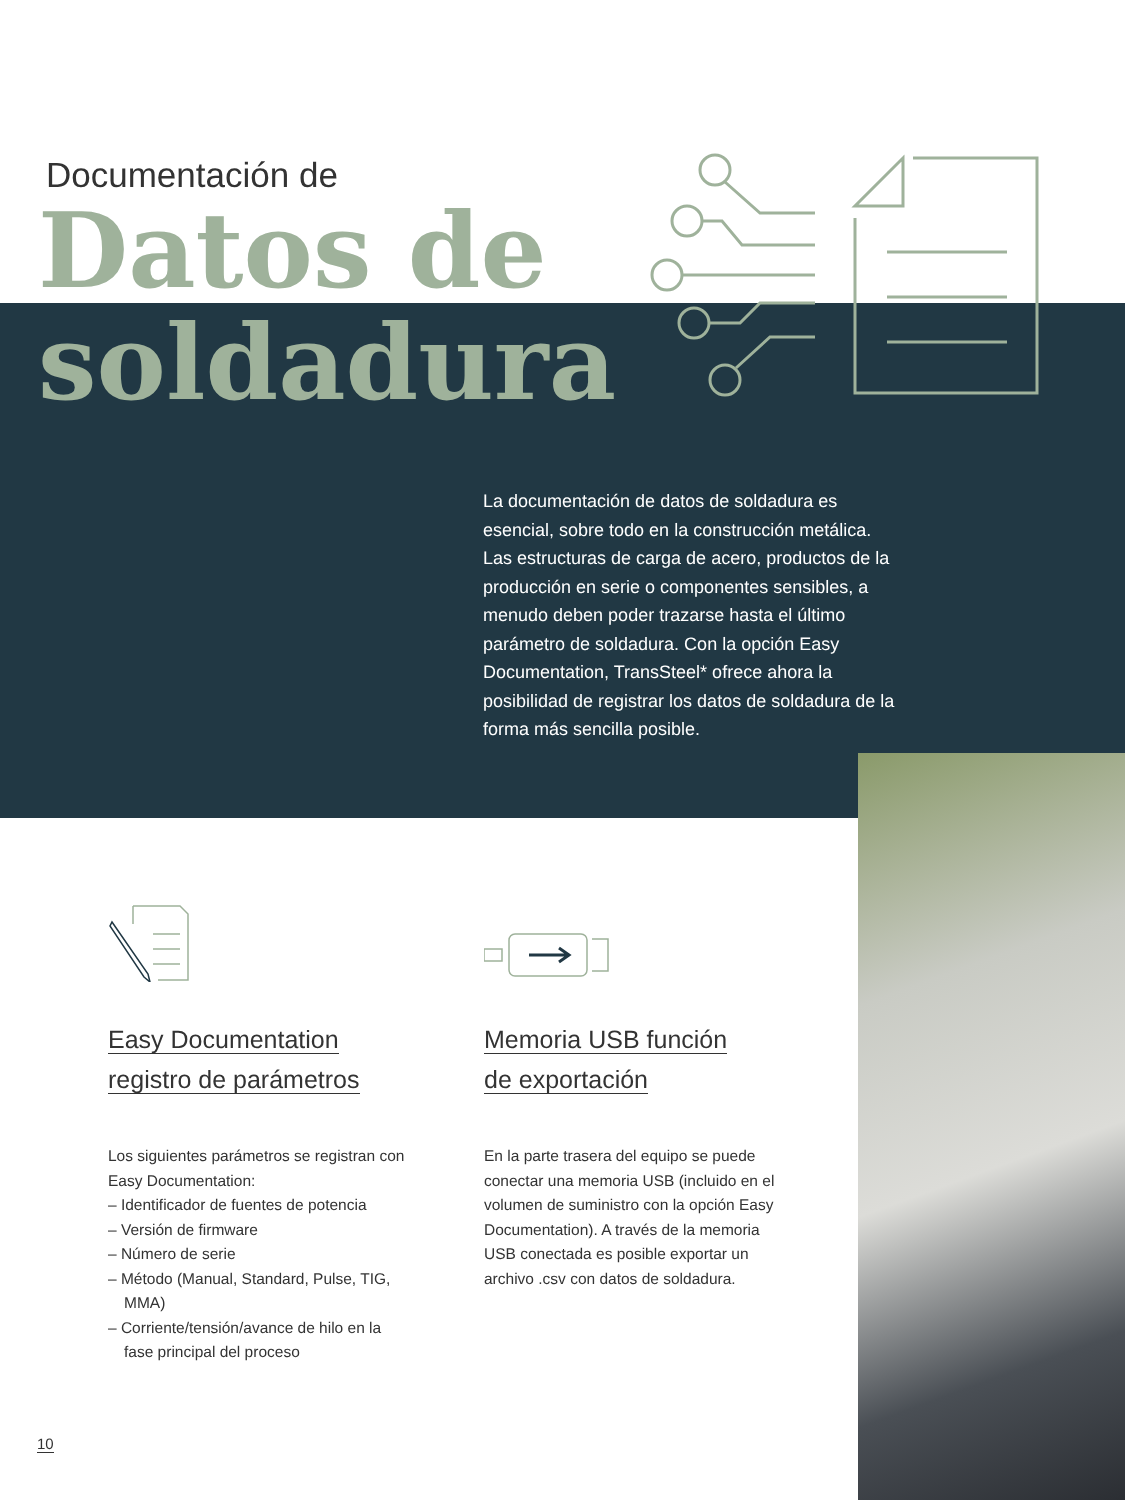Documentación de
Datos de
soldadura
La documentación de datos de soldadura es esencial, sobre todo en la construcción metálica. Las estructuras de carga de acero, productos de la producción en serie o componentes sensibles, a menudo deben poder trazarse hasta el último parámetro de soldadura. Con la opción Easy Documentation, TransSteel* ofrece ahora la posibilidad de registrar los datos de soldadura de la forma más sencilla posible.
Easy Documentation
registro de parámetros
Los siguientes parámetros se registran con Easy Documentation:
– Identificador de fuentes de potencia
– Versión de firmware
– Número de serie
– Método (Manual, Standard, Pulse, TIG, MMA)
– Corriente/tensión/avance de hilo en la fase principal del proceso
Memoria USB función
de exportación
En la parte trasera del equipo se puede conectar una memoria USB (incluido en el volumen de suministro con la opción Easy Documentation). A través de la memoria USB conectada es posible exportar un archivo .csv con datos de soldadura.
10